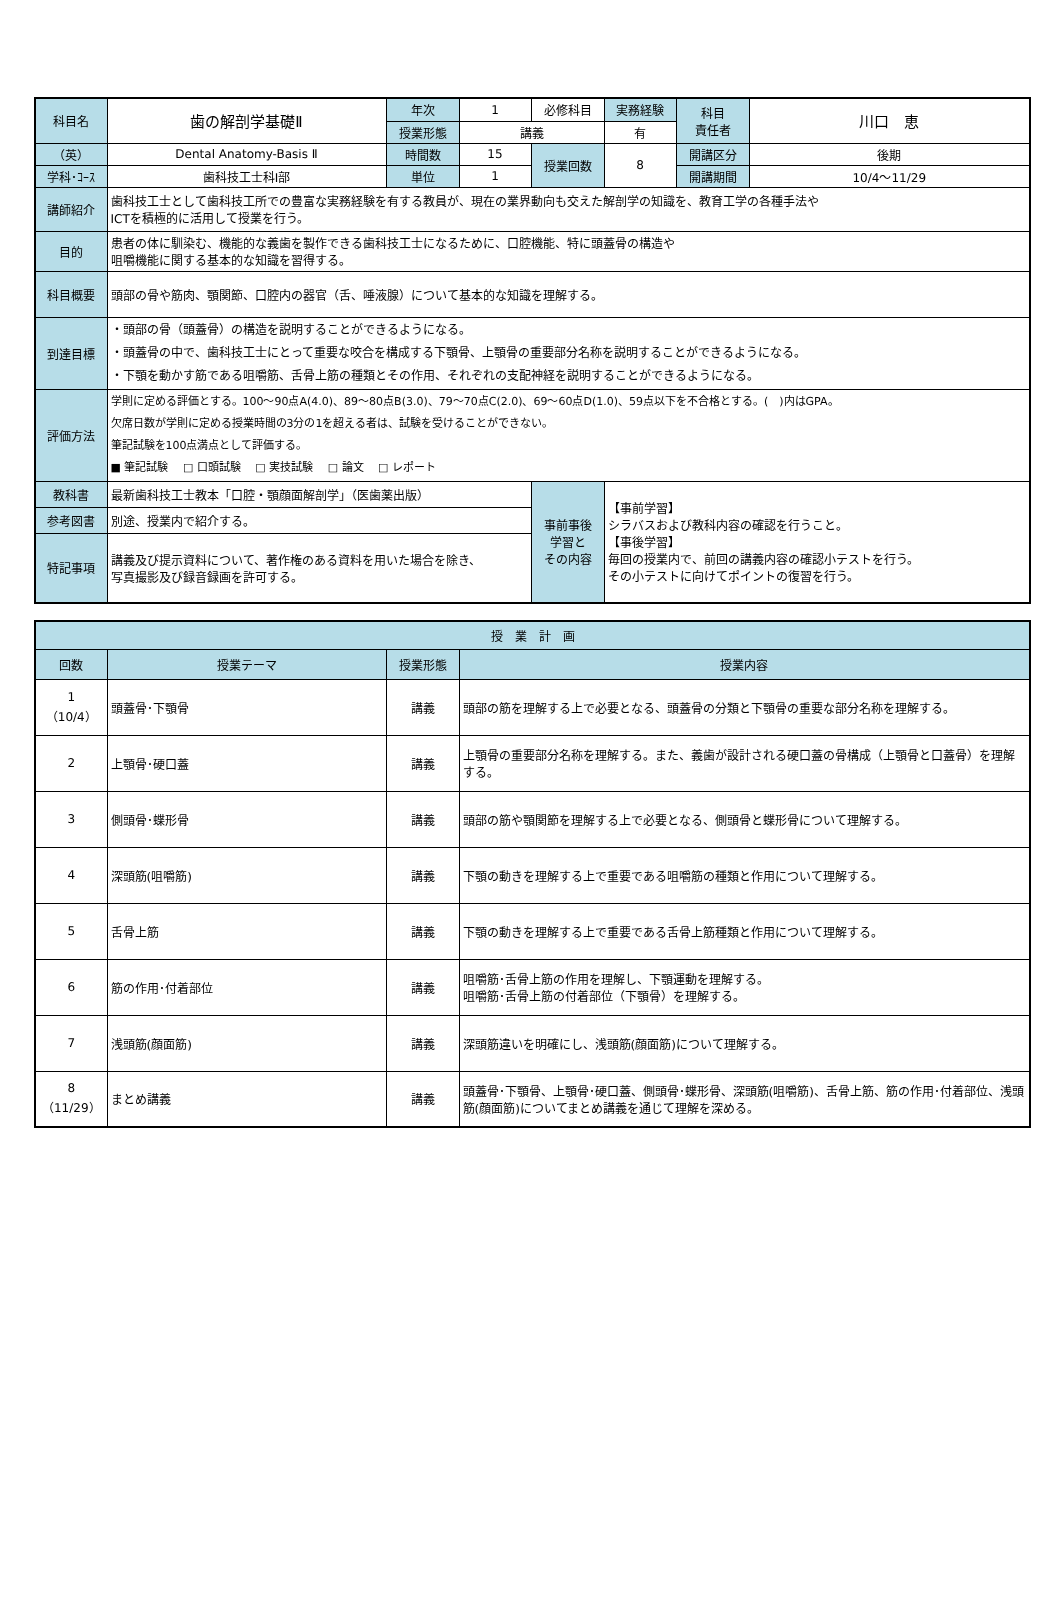| 科目名 | 歯の解剖学基礎Ⅱ | 年次 | 1 | 必修科目 | 実務経験 | 科目 責任者 | 川口 恵 |
| | | 授業形態 | 講義 | | 有 | | |
| （英） | Dental Anatomy-Basis Ⅱ | 時間数 | 15 | 授業回数 | 8 | 開講区分 | 後期 |
| 学科･ｺｰｽ | 歯科技工士科Ⅰ部 | 単位 | 1 | | | 開講期間 | 10/4～11/29 |
| 講師紹介 | 歯科技工士として歯科技工所での豊富な実務経験を有する教員が、現在の業界動向も交えた解剖学の知識を、教育工学の各種手法や ICTを積極的に活用して授業を行う。 | | | | | | |
| 目的 | 患者の体に馴染む、機能的な義歯を製作できる歯科技工士になるために、口腔機能、特に頭蓋骨の構造や 咀嚼機能に関する基本的な知識を習得する。 | | | | | | |
| 科目概要 | 頭部の骨や筋肉、顎関節、口腔内の器官（舌、唾液腺）について基本的な知識を理解する。 | | | | | | |
| 到達目標 | ・頭部の骨（頭蓋骨）の構造を説明することができるようになる。 ・頭蓋骨の中で、歯科技工士にとって重要な咬合を構成する下顎骨、上顎骨の重要部分名称を説明することができるようになる。 ・下顎を動かす筋である咀嚼筋、舌骨上筋の種類とその作用、それぞれの支配神経を説明することができるようになる。 | | | | | | |
| 評価方法 | 学則に定める評価とする。100～90点A(4.0)、89～80点B(3.0)、79～70点C(2.0)、69～60点D(1.0)、59点以下を不合格とする。( )内はGPA。 欠席日数が学則に定める授業時間の3分の1を超える者は、試験を受けることができない。 筆記試験を100点満点として評価する。 ■ 筆記試験 □ 口頭試験 □ 実技試験 □ 論文 □ レポート | | | | | | |
| 教科書 | 最新歯科技工士教本「口腔・顎顔面解剖学」（医歯薬出版） | | | 事前事後 学習と その内容 | 【事前学習】 シラバスおよび教科内容の確認を行うこと。 【事後学習】 毎回の授業内で、前回の講義内容の確認小テストを行う。 その小テストに向けてポイントの復習を行う。 | | |
| 参考図書 | 別途、授業内で紹介する。 | | | | | | |
| 特記事項 | 講義及び提示資料について、著作権のある資料を用いた場合を除き、 写真撮影及び録音録画を許可する。 | | | | | | |
| 授 業 計 画 | | | |
| --- | --- | --- | --- |
| 回数 | 授業テーマ | 授業形態 | 授業内容 |
| 1 （10/4） | 頭蓋骨･下顎骨 | 講義 | 頭部の筋を理解する上で必要となる、頭蓋骨の分類と下顎骨の重要な部分名称を理解する。 |
| 2 | 上顎骨･硬口蓋 | 講義 | 上顎骨の重要部分名称を理解する。また、義歯が設計される硬口蓋の骨構成（上顎骨と口蓋骨）を理解する。 |
| 3 | 側頭骨･蝶形骨 | 講義 | 頭部の筋や顎関節を理解する上で必要となる、側頭骨と蝶形骨について理解する。 |
| 4 | 深頭筋(咀嚼筋) | 講義 | 下顎の動きを理解する上で重要である咀嚼筋の種類と作用について理解する。 |
| 5 | 舌骨上筋 | 講義 | 下顎の動きを理解する上で重要である舌骨上筋種類と作用について理解する。 |
| 6 | 筋の作用･付着部位 | 講義 | 咀嚼筋･舌骨上筋の作用を理解し、下顎運動を理解する。 咀嚼筋･舌骨上筋の付着部位（下顎骨）を理解する。 |
| 7 | 浅頭筋(顔面筋) | 講義 | 深頭筋違いを明確にし、浅頭筋(顔面筋)について理解する。 |
| 8 （11/29） | まとめ講義 | 講義 | 頭蓋骨･下顎骨、上顎骨･硬口蓋、側頭骨･蝶形骨、深頭筋(咀嚼筋)、舌骨上筋、筋の作用･付着部位、浅頭筋(顔面筋)についてまとめ講義を通じて理解を深める。 |